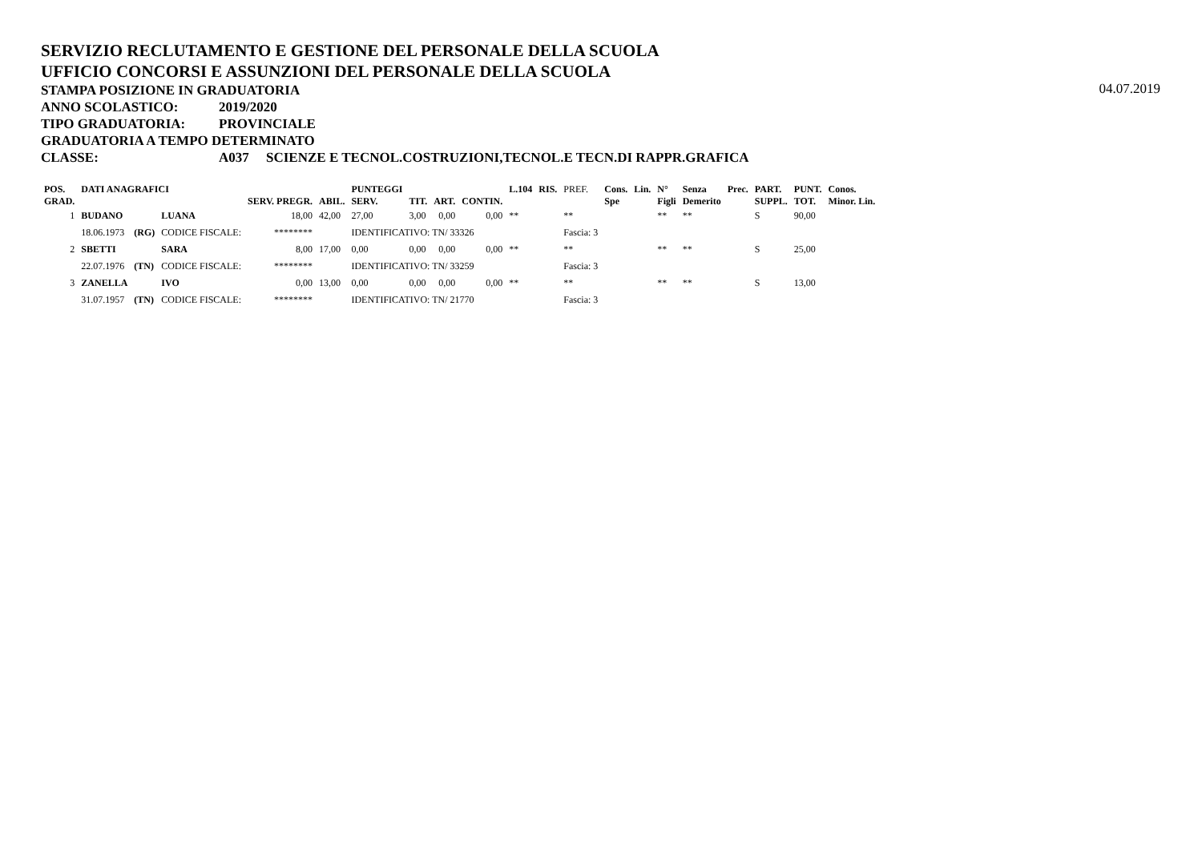SERVIZIO RECLUTAMENTO E GESTIONE DEL PERSONALE DELLA SCUOLA
UFFICIO CONCORSI E ASSUNZIONI DEL PERSONALE DELLA SCUOLA
STAMPA POSIZIONE IN GRADUATORIA
04.07.2019
ANNO SCOLASTICO: 2019/2020
TIPO GRADUATORIA: PROVINCIALE
GRADUATORIA A TEMPO DETERMINATO
CLASSE: A037 SCIENZE E TECNOL.COSTRUZIONI,TECNOL.E TECN.DI RAPPR.GRAFICA
| POS. GRAD. | DATI ANAGRAFICI | | | SERV. PREGR. | ABIL. | PUNTEGGI SERV. | TIT. | ART. | CONTIN. | L.104 | RIS. | PREF. | Cons. Spe | Lin. | N° Figli | Senza Demerito | Prec. | PART. SUPPL. | PUNT. TOT. | Conos. Minor. Lin. |
| --- | --- | --- | --- | --- | --- | --- | --- | --- | --- | --- | --- | --- | --- | --- | --- | --- | --- | --- | --- | --- |
| 1 | BUDANO | | LUANA | 18,00 | 42,00 | 27,00 | 3,00 | 0,00 | 0,00 | ** | | ** | | | ** | ** | | S | 90,00 | |
| | 18.06.1973 | (RG) | CODICE FISCALE: | ******** | | IDENTIFICATIVO: TN/ 33326 | | | | | | Fascia: 3 | | | | | | | | |
| 2 | SBETTI | | SARA | 8,00 | 17,00 | 0,00 | 0,00 | 0,00 | 0,00 | ** | | ** | | | ** | ** | | S | 25,00 | |
| | 22.07.1976 | (TN) | CODICE FISCALE: | ******** | | IDENTIFICATIVO: TN/ 33259 | | | | | | Fascia: 3 | | | | | | | | |
| 3 | ZANELLA | | IVO | 0,00 | 13,00 | 0,00 | 0,00 | 0,00 | 0,00 | ** | | ** | | | ** | ** | | S | 13,00 | |
| | 31.07.1957 | (TN) | CODICE FISCALE: | ******** | | IDENTIFICATIVO: TN/ 21770 | | | | | | Fascia: 3 | | | | | | | | |